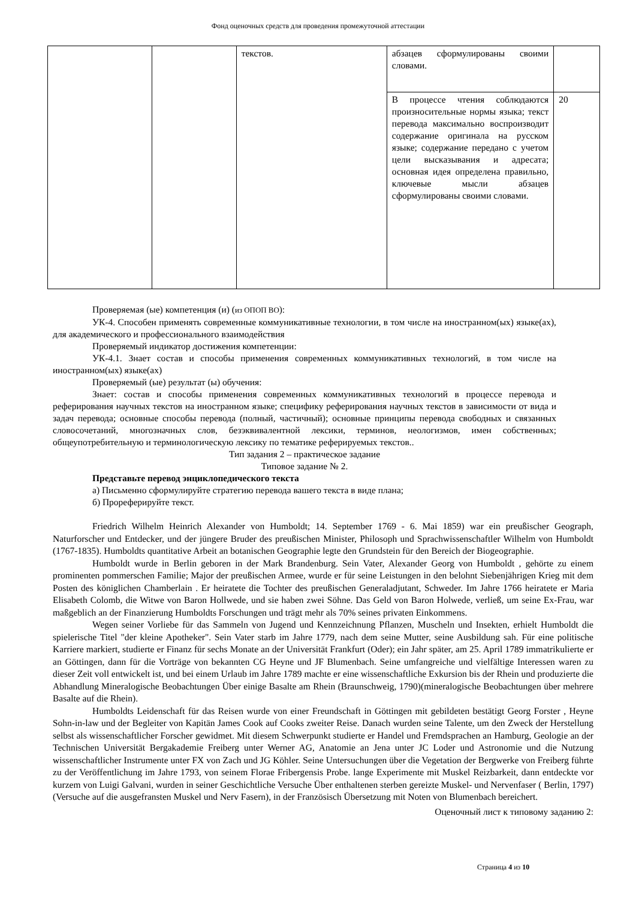Фонд оценочных средств для проведения промежуточной аттестации
| | | текстов. | абзацев сформулированы своими словами. | |
| | | | В процессе чтения соблюдаются произносительные нормы языка; текст перевода максимально воспроизводит содержание оригинала на русском языке; содержание передано с учетом цели высказывания и адресата; основная идея определена правильно, ключевые мысли абзацев сформулированы своими словами. | 20 |
Проверяемая (ые) компетенция (и) (из ОПОП ВО):
УК-4. Способен применять современные коммуникативные технологии, в том числе на иностранном(ых) языке(ах), для академического и профессионального взаимодействия
Проверяемый индикатор достижения компетенции:
УК-4.1. Знает состав и способы применения современных коммуникативных технологий, в том числе на иностранном(ых) языке(ах)
Проверяемый (ые) результат (ы) обучения:
Знает: состав и способы применения современных коммуникативных технологий в процессе перевода и реферирования научных текстов на иностранном языке; специфику реферирования научных текстов в зависимости от вида и задач перевода; основные способы перевода (полный, частичный); основные принципы перевода свободных и связанных словосочетаний, многозначных слов, безэквивалентной лексики, терминов, неологизмов, имен собственных; общеупотребительную и терминологическую лексику по тематике реферируемых текстов..
Тип задания 2 – практическое задание
Типовое задание № 2.
Представьте перевод энциклопедического текста
а) Письменно сформулируйте стратегию перевода вашего текста в виде плана;
б) Прореферируйте текст.
Friedrich Wilhelm Heinrich Alexander von Humboldt; 14. September 1769 - 6. Mai 1859) war ein preußischer Geograph, Naturforscher und Entdecker, und der jüngere Bruder des preußischen Minister, Philosoph und Sprachwissenschaftler Wilhelm von Humboldt (1767-1835). Humboldts quantitative Arbeit an botanischen Geographie legte den Grundstein für den Bereich der Biogeographie.
Humboldt wurde in Berlin geboren in der Mark Brandenburg. Sein Vater, Alexander Georg von Humboldt , gehörte zu einem prominenten pommerschen Familie; Major der preußischen Armee, wurde er für seine Leistungen in den belohnt Siebenjährigen Krieg mit dem Posten des königlichen Chamberlain . Er heiratete die Tochter des preußischen Generaladjutant, Schweder. Im Jahre 1766 heiratete er Maria Elisabeth Colomb, die Witwe von Baron Hollwede, und sie haben zwei Söhne. Das Geld von Baron Holwede, verließ, um seine Ex-Frau, war maßgeblich an der Finanzierung Humboldts Forschungen und trägt mehr als 70% seines privaten Einkommens.
Wegen seiner Vorliebe für das Sammeln von Jugend und Kennzeichnung Pflanzen, Muscheln und Insekten, erhielt Humboldt die spielerische Titel "der kleine Apotheker". Sein Vater starb im Jahre 1779, nach dem seine Mutter, seine Ausbildung sah. Für eine politische Karriere markiert, studierte er Finanz für sechs Monate an der Universität Frankfurt (Oder); ein Jahr später, am 25. April 1789 immatrikulierte er an Göttingen, dann für die Vorträge von bekannten CG Heyne und JF Blumenbach. Seine umfangreiche und vielfältige Interessen waren zu dieser Zeit voll entwickelt ist, und bei einem Urlaub im Jahre 1789 machte er eine wissenschaftliche Exkursion bis der Rhein und produzierte die Abhandlung Mineralogische Beobachtungen Über einige Basalte am Rhein (Braunschweig, 1790)(mineralogische Beobachtungen über mehrere Basalte auf die Rhein).
Humboldts Leidenschaft für das Reisen wurde von einer Freundschaft in Göttingen mit gebildeten bestätigt Georg Forster , Heyne Sohn-in-law und der Begleiter von Kapitän James Cook auf Cooks zweiter Reise. Danach wurden seine Talente, um den Zweck der Herstellung selbst als wissenschaftlicher Forscher gewidmet. Mit diesem Schwerpunkt studierte er Handel und Fremdsprachen an Hamburg, Geologie an der Technischen Universität Bergakademie Freiberg unter Werner AG, Anatomie an Jena unter JC Loder und Astronomie und die Nutzung wissenschaftlicher Instrumente unter FX von Zach und JG Köhler. Seine Untersuchungen über die Vegetation der Bergwerke von Freiberg führte zu der Veröffentlichung im Jahre 1793, von seinem Florae Fribergensis Probe. lange Experimente mit Muskel Reizbarkeit, dann entdeckte vor kurzem von Luigi Galvani, wurden in seiner Geschichtliche Versuche Über enthaltenen sterben gereizte Muskel- und Nervenfaser ( Berlin, 1797) (Versuche auf die ausgefransten Muskel und Nerv Fasern), in der Französisch Übersetzung mit Noten von Blumenbach bereichert.
Оценочный лист к типовому заданию 2:
Страница 4 из 10